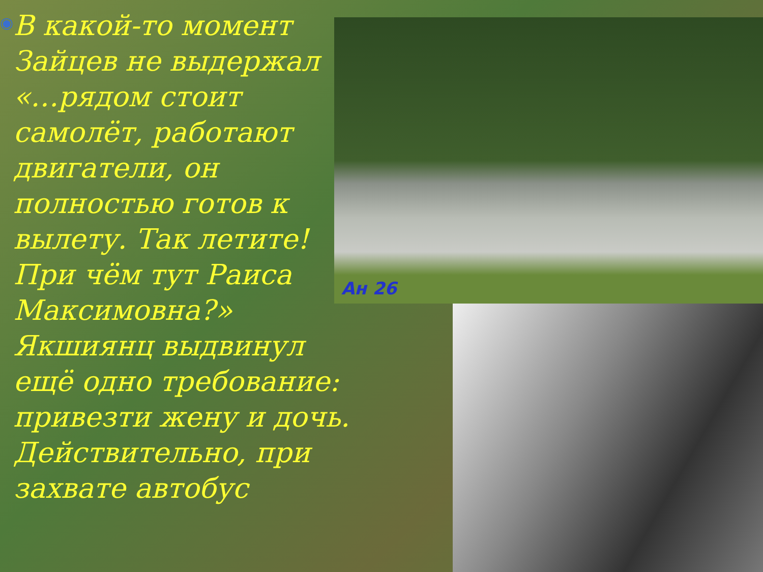◉
В какой-то момент Зайцев не выдержал «…рядом стоит самолёт, работают двигатели, он полностью готов к вылету. Так летите! При чём тут Раиса Максимовна?» Якшиянц выдвинул ещё одно требование: привезти жену и дочь. Действительно, при захвате автобус
Ан 26